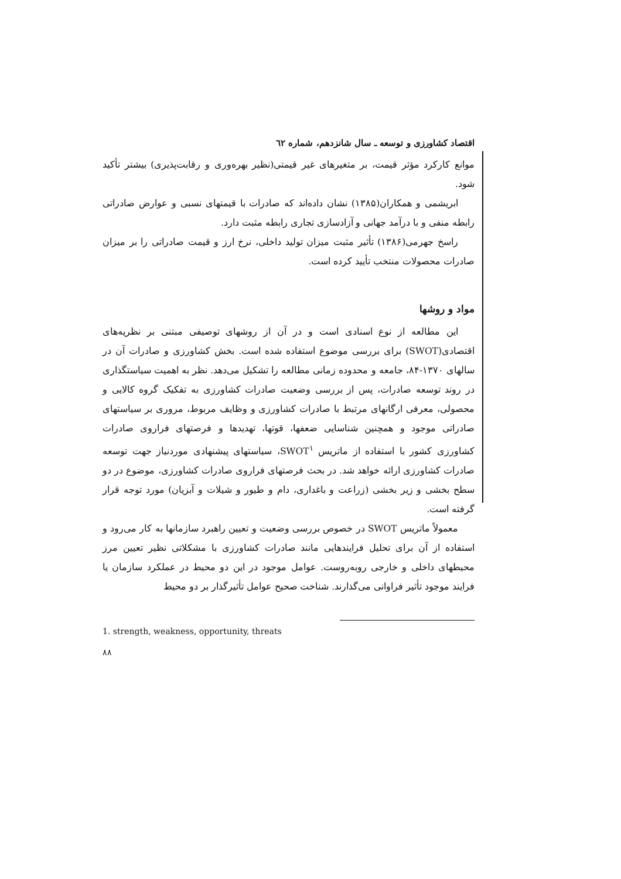اقتصاد کشاورزی و توسعه ـ سال شانزدهم، شماره ٦٢
موانع کارکرد مؤثر قیمت، بر متغیرهای غیر قیمتی(نظیر بهره‌وری و رقابت‌پذیری) بیشتر تأکید شود.
ابریشمی و همکاران(۱۳۸۵) نشان داده‌اند که صادرات با قیمتهای نسبی و عوارض صادراتی رابطه منفی و با درآمد جهانی و آزادسازی تجاری رابطه مثبت دارد.
راسخ جهرمی(۱۳۸۶) تأثیر مثبت میزان تولید داخلی، نرخ ارز و قیمت صادراتی را بر میزان صادرات محصولات منتخب تأیید کرده است.
مواد و روشها
این مطالعه از نوع اسنادی است و در آن از روشهای توصیفی مبتنی بر نظریه‌های اقتصادی(SWOT) برای بررسی موضوع استفاده شده است. بخش کشاورزی و صادرات آن در سالهای ۱۳۷۰-۸۴، جامعه و محدوده زمانی مطالعه را تشکیل می‌دهد. نظر به اهمیت سیاستگذاری در روند توسعه صادرات، پس از بررسی وضعیت صادرات کشاورزی به تفکیک گروه کالایی و محصولی، معرفی ارگانهای مرتبط با صادرات کشاورزی و وظایف مربوط، مروری بر سیاستهای صادراتی موجود و همچنین شناسایی ضعفها، قوتها، تهدیدها و فرصتهای فراروی صادرات کشاورزی کشور با استفاده از ماتریس SWOT<sup>۱</sup>، سیاستهای پیشنهادی موردنیاز جهت توسعه صادرات کشاورزی ارائه خواهد شد. در بحث فرصتهای فراروی صادرات کشاورزی، موضوع در دو سطح بخشی و زیر بخشی (زراعت و باغداری، دام و طیور و شیلات و آبزیان) مورد توجه قرار گرفته است.
معمولاً ماتریس SWOT در خصوص بررسی وضعیت و تعیین راهبرد سازمانها به کار می‌رود و استفاده از آن برای تحلیل فرایندهایی مانند صادرات کشاورزی با مشکلاتی نظیر تعیین مرز محیطهای داخلی و خارجی روبه‌روست. عوامل موجود در این دو محیط در عملکرد سازمان یا فرایند موجود تأثیر فراوانی می‌گذارند. شناخت صحیح عوامل تأثیرگذار بر دو محیط
1. strength, weakness, opportunity, threats
۸۸